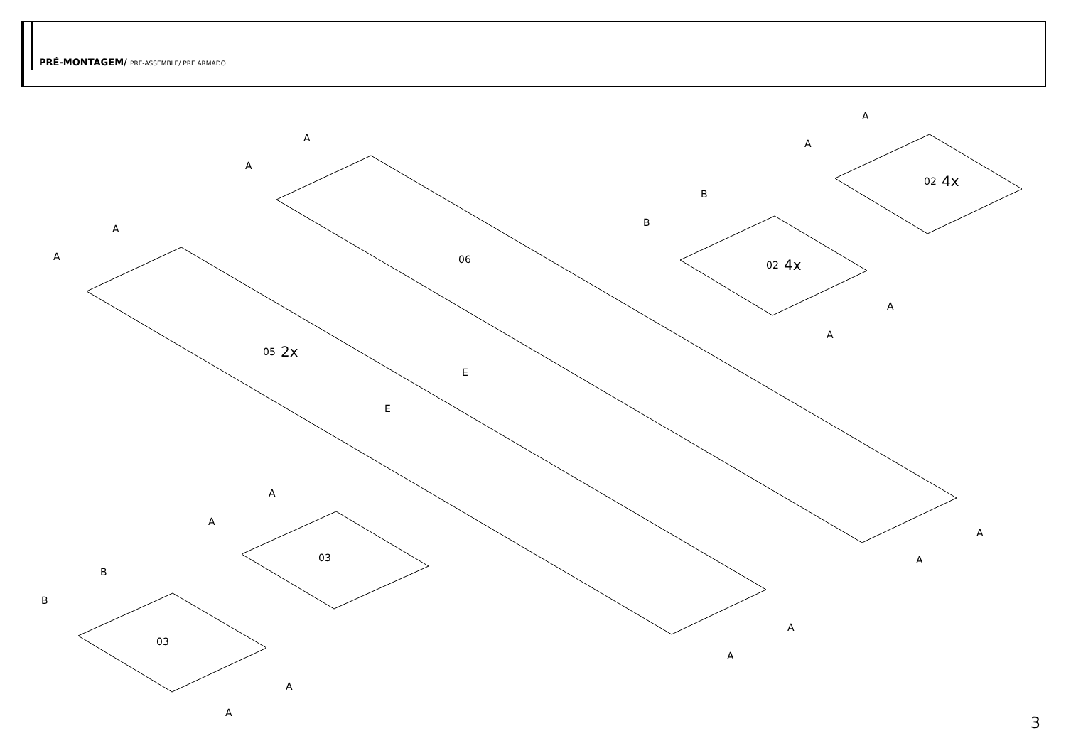PRÉ-MONTAGEM/ PRE-ASSEMBLE/ PRE ARMADO
06
05
2x
02
4x
02
4x
03
03
A
A
A
A
A
A
B
B
A
A
E
E
A
A
A
A
A
A
B
B
A
A
3